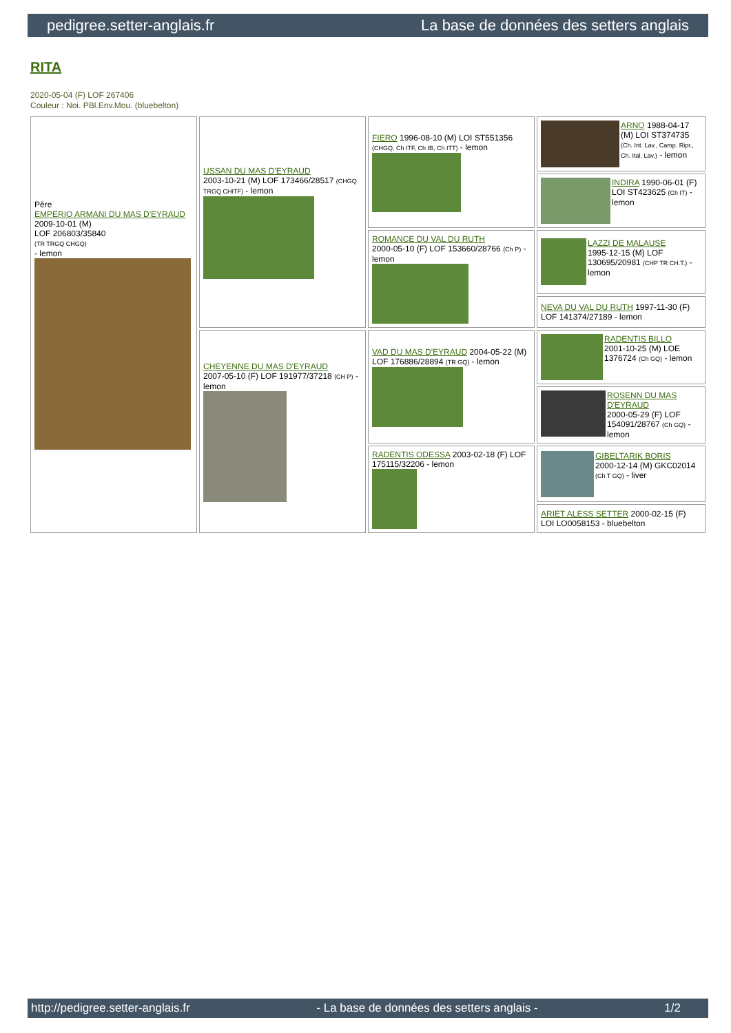pedigree.setter-anglais.fr La base de données des setters anglais
RITA
2020-05-04 (F) LOF 267406
Couleur : Noi. PBl.Env.Mou. (bluebelton)
| Père EMPERIO ARMANI DU MAS D'EYRAUD 2009-10-01 (M) LOF 206803/35840 (TR TRGQ CHGQ) - lemon | USSAN DU MAS D'EYRAUD 2003-10-21 (M) LOF 173466/28517 (CHGQ TRGQ CHITF) - lemon | FIERO 1996-08-10 (M) LOI ST551356 (CHGQ, Ch ITF, Ch IB, Ch ITT) - lemon | ARNO 1988-04-17 (M) LOI ST374735 (Ch. Int. Lav., Camp. Ripr., Ch. Ital. Lav.) - lemon |
| | | | INDIRA 1990-06-01 (F) LOI ST423625 (Ch IT) - lemon |
| | | ROMANCE DU VAL DU RUTH 2000-05-10 (F) LOF 153660/28766 (Ch P) - lemon | LAZZI DE MALAUSE 1995-12-15 (M) LOF 130695/20981 (CHP TR CH.T.) - lemon |
| | | | NEVA DU VAL DU RUTH 1997-11-30 (F) LOF 141374/27189 - lemon |
| | CHEYENNE DU MAS D'EYRAUD 2007-05-10 (F) LOF 191977/37218 (CH P) - lemon | VAD DU MAS D'EYRAUD 2004-05-22 (M) LOF 176886/28894 (TR GQ) - lemon | RADENTIS BILLO 2001-10-25 (M) LOE 1376724 (Ch GQ) - lemon |
| | | | ROSENN DU MAS D'EYRAUD 2000-05-29 (F) LOF 154091/28767 (Ch GQ) - lemon |
| | | RADENTIS ODESSA 2003-02-18 (F) LOF 175115/32206 - lemon | GIBELTARIK BORIS 2000-12-14 (M) GKC02014 (Ch T GQ) - liver |
| | | | ARIET ALESS SETTER 2000-02-15 (F) LOI LO0058153 - bluebelton |
http://pedigree.setter-anglais.fr - La base de données des setters anglais - 1/2